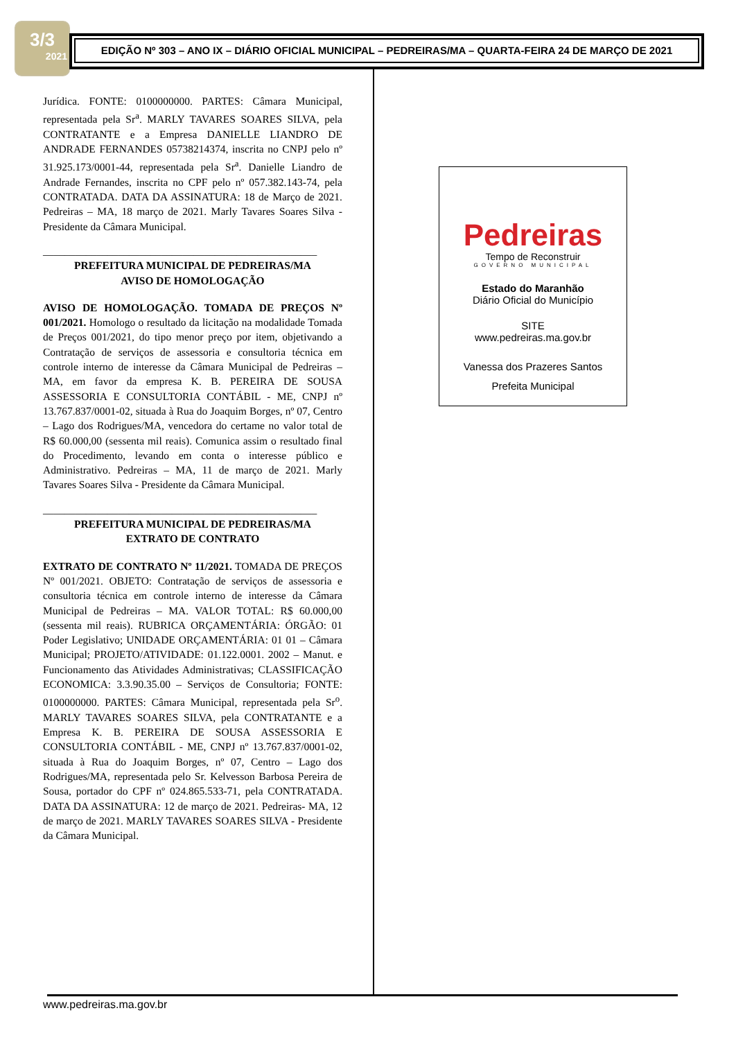3/3
2021
EDIÇÃO Nº 303 – ANO IX – DIÁRIO OFICIAL MUNICIPAL – PEDREIRAS/MA – QUARTA-FEIRA 24 DE MARÇO DE 2021
Jurídica. FONTE: 0100000000. PARTES: Câmara Municipal, representada pela Sr<sup>a</sup>. MARLY TAVARES SOARES SILVA, pela CONTRATANTE e a Empresa DANIELLE LIANDRO DE ANDRADE FERNANDES 05738214374, inscrita no CNPJ pelo nº 31.925.173/0001-44, representada pela Sr<sup>a</sup>. Danielle Liandro de Andrade Fernandes, inscrita no CPF pelo nº 057.382.143-74, pela CONTRATADA. DATA DA ASSINATURA: 18 de Março de 2021. Pedreiras – MA, 18 março de 2021. Marly Tavares Soares Silva - Presidente da Câmara Municipal.
___________________________________________________
PREFEITURA MUNICIPAL DE PEDREIRAS/MA
AVISO DE HOMOLOGAÇÃO
AVISO DE HOMOLOGAÇÃO. TOMADA DE PREÇOS Nº 001/2021. Homologo o resultado da licitação na modalidade Tomada de Preços 001/2021, do tipo menor preço por item, objetivando a Contratação de serviços de assessoria e consultoria técnica em controle interno de interesse da Câmara Municipal de Pedreiras – MA, em favor da empresa K. B. PEREIRA DE SOUSA ASSESSORIA E CONSULTORIA CONTÁBIL - ME, CNPJ nº 13.767.837/0001-02, situada à Rua do Joaquim Borges, nº 07, Centro – Lago dos Rodrigues/MA, vencedora do certame no valor total de R$ 60.000,00 (sessenta mil reais). Comunica assim o resultado final do Procedimento, levando em conta o interesse público e Administrativo. Pedreiras – MA, 11 de março de 2021. Marly Tavares Soares Silva - Presidente da Câmara Municipal.
___________________________________________________
PREFEITURA MUNICIPAL DE PEDREIRAS/MA
EXTRATO DE CONTRATO
EXTRATO DE CONTRATO Nº 11/2021. TOMADA DE PREÇOS Nº 001/2021. OBJETO: Contratação de serviços de assessoria e consultoria técnica em controle interno de interesse da Câmara Municipal de Pedreiras – MA. VALOR TOTAL: R$ 60.000,00 (sessenta mil reais). RUBRICA ORÇAMENTÁRIA: ÓRGÃO: 01 Poder Legislativo; UNIDADE ORÇAMENTÁRIA: 01 01 – Câmara Municipal; PROJETO/ATIVIDADE: 01.122.0001. 2002 – Manut. e Funcionamento das Atividades Administrativas; CLASSIFICAÇÃO ECONOMICA: 3.3.90.35.00 – Serviços de Consultoria; FONTE: 0100000000. PARTES: Câmara Municipal, representada pela Sr<sup>o</sup>. MARLY TAVARES SOARES SILVA, pela CONTRATANTE e a Empresa K. B. PEREIRA DE SOUSA ASSESSORIA E CONSULTORIA CONTÁBIL - ME, CNPJ nº 13.767.837/0001-02, situada à Rua do Joaquim Borges, nº 07, Centro – Lago dos Rodrigues/MA, representada pelo Sr. Kelvesson Barbosa Pereira de Sousa, portador do CPF nº 024.865.533-71, pela CONTRATADA. DATA DA ASSINATURA: 12 de março de 2021. Pedreiras- MA, 12 de março de 2021. MARLY TAVARES SOARES SILVA - Presidente da Câmara Municipal.
Pedreiras
Tempo de Reconstruir
GOVERNO MUNICIPAL
Estado do Maranhão
Diário Oficial do Município
SITE
www.pedreiras.ma.gov.br
Vanessa dos Prazeres Santos
Prefeita Municipal
www.pedreiras.ma.gov.br